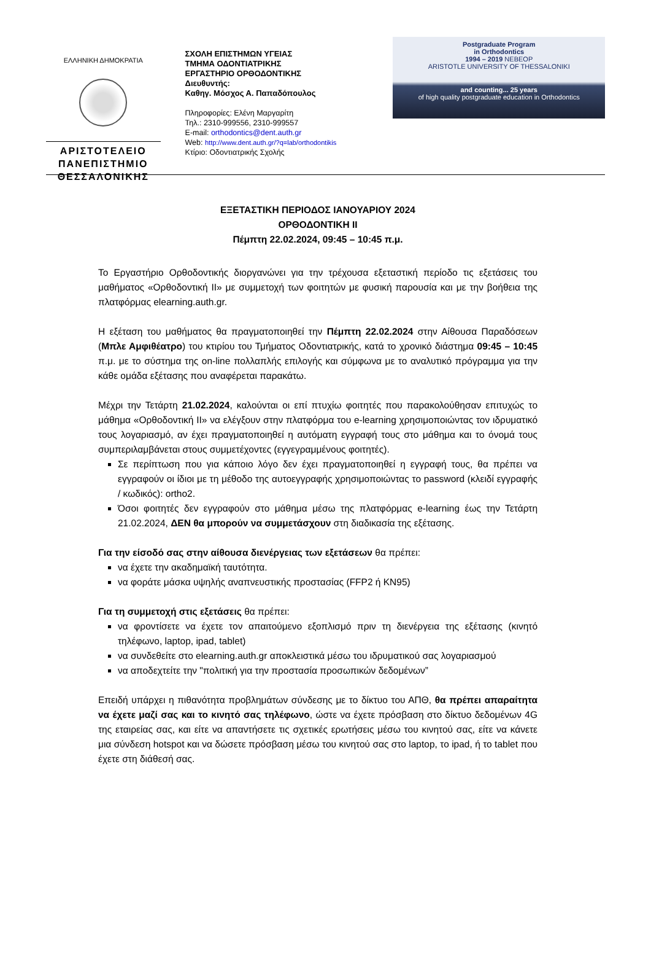ΕΛΛΗΝΙΚΗ ΔΗΜΟΚΡΑΤΙΑ
ΑΡΙΣΤΟΤΕΛΕΙΟ
ΠΑΝΕΠΙΣΤΗΜΙΟ
ΘΕΣΣΑΛΟΝΙΚΗΣ
ΣΧΟΛΗ ΕΠΙΣΤΗΜΩΝ ΥΓΕΙΑΣ
ΤΜΗΜΑ ΟΔΟΝΤΙΑΤΡΙΚΗΣ
ΕΡΓΑΣΤΗΡΙΟ ΟΡΘΟΔΟΝΤΙΚΗΣ
Διευθυντής:
Καθηγ. Μόσχος Α. Παπαδόπουλος
Πληροφορίες: Ελένη Μαργαρίτη
Τηλ.: 2310-999556, 2310-999557
E-mail: orthodontics@dent.auth.gr
Web: http://www.dent.auth.gr/?q=lab/orthodontikis
Κτίριο: Οδοντιατρικής Σχολής
Postgraduate Program
in Orthodontics
1994 – 2019 NEBEOP
ARISTOTLE UNIVERSITY OF THESSALONIKI
and counting... 25 years
of high quality postgraduate education in Orthodontics
ΕΞΕΤΑΣΤΙΚΗ ΠΕΡΙΟΔΟΣ ΙΑΝΟΥΑΡΙΟΥ 2024
ΟΡΘΟΔΟΝΤΙΚΗ ΙΙ
Πέμπτη 22.02.2024, 09:45 – 10:45 π.μ.
Το Εργαστήριο Ορθοδοντικής διοργανώνει για την τρέχουσα εξεταστική περίοδο τις εξετάσεις του μαθήματος «Ορθοδοντική ΙΙ» με συμμετοχή των φοιτητών με φυσική παρουσία και με την βοήθεια της πλατφόρμας elearning.auth.gr.
Η εξέταση του μαθήματος θα πραγματοποιηθεί την Πέμπτη 22.02.2024 στην Αίθουσα Παραδόσεων (Μπλε Αμφιθέατρο) του κτιρίου του Τμήματος Οδοντιατρικής, κατά το χρονικό διάστημα 09:45 – 10:45 π.μ. με το σύστημα της on-line πολλαπλής επιλογής και σύμφωνα με το αναλυτικό πρόγραμμα για την κάθε ομάδα εξέτασης που αναφέρεται παρακάτω.
Μέχρι την Τετάρτη 21.02.2024, καλούνται οι επί πτυχίω φοιτητές που παρακολούθησαν επιτυχώς το μάθημα «Ορθοδοντική ΙΙ» να ελέγξουν στην πλατφόρμα του e-learning χρησιμοποιώντας τον ιδρυματικό τους λογαριασμό, αν έχει πραγματοποιηθεί η αυτόματη εγγραφή τους στο μάθημα και το όνομά τους συμπεριλαμβάνεται στους συμμετέχοντες (εγγεγραμμένους φοιτητές).
Σε περίπτωση που για κάποιο λόγο δεν έχει πραγματοποιηθεί η εγγραφή τους, θα πρέπει να εγγραφούν οι ίδιοι με τη μέθοδο της αυτοεγγραφής χρησιμοποιώντας το password (κλειδί εγγραφής / κωδικός): ortho2.
Όσοι φοιτητές δεν εγγραφούν στο μάθημα μέσω της πλατφόρμας e-learning έως την Τετάρτη 21.02.2024, ΔΕΝ θα μπορούν να συμμετάσχουν στη διαδικασία της εξέτασης.
Για την είσοδό σας στην αίθουσα διενέργειας των εξετάσεων θα πρέπει:
να έχετε την ακαδημαϊκή ταυτότητα.
να φοράτε μάσκα υψηλής αναπνευστικής προστασίας (FFP2 ή KN95)
Για τη συμμετοχή στις εξετάσεις θα πρέπει:
να φροντίσετε να έχετε τον απαιτούμενο εξοπλισμό πριν τη διενέργεια της εξέτασης (κινητό τηλέφωνο, laptop, ipad, tablet)
να συνδεθείτε στο elearning.auth.gr αποκλειστικά μέσω του ιδρυματικού σας λογαριασμού
να αποδεχτείτε την "πολιτική για την προστασία προσωπικών δεδομένων”
Επειδή υπάρχει η πιθανότητα προβλημάτων σύνδεσης με το δίκτυο του ΑΠΘ, θα πρέπει απαραίτητα να έχετε μαζί σας και το κινητό σας τηλέφωνο, ώστε να έχετε πρόσβαση στο δίκτυο δεδομένων 4G της εταιρείας σας, και είτε να απαντήσετε τις σχετικές ερωτήσεις μέσω του κινητού σας, είτε να κάνετε μια σύνδεση hotspot και να δώσετε πρόσβαση μέσω του κινητού σας στο laptop, το ipad, ή το tablet που έχετε στη διάθεσή σας.